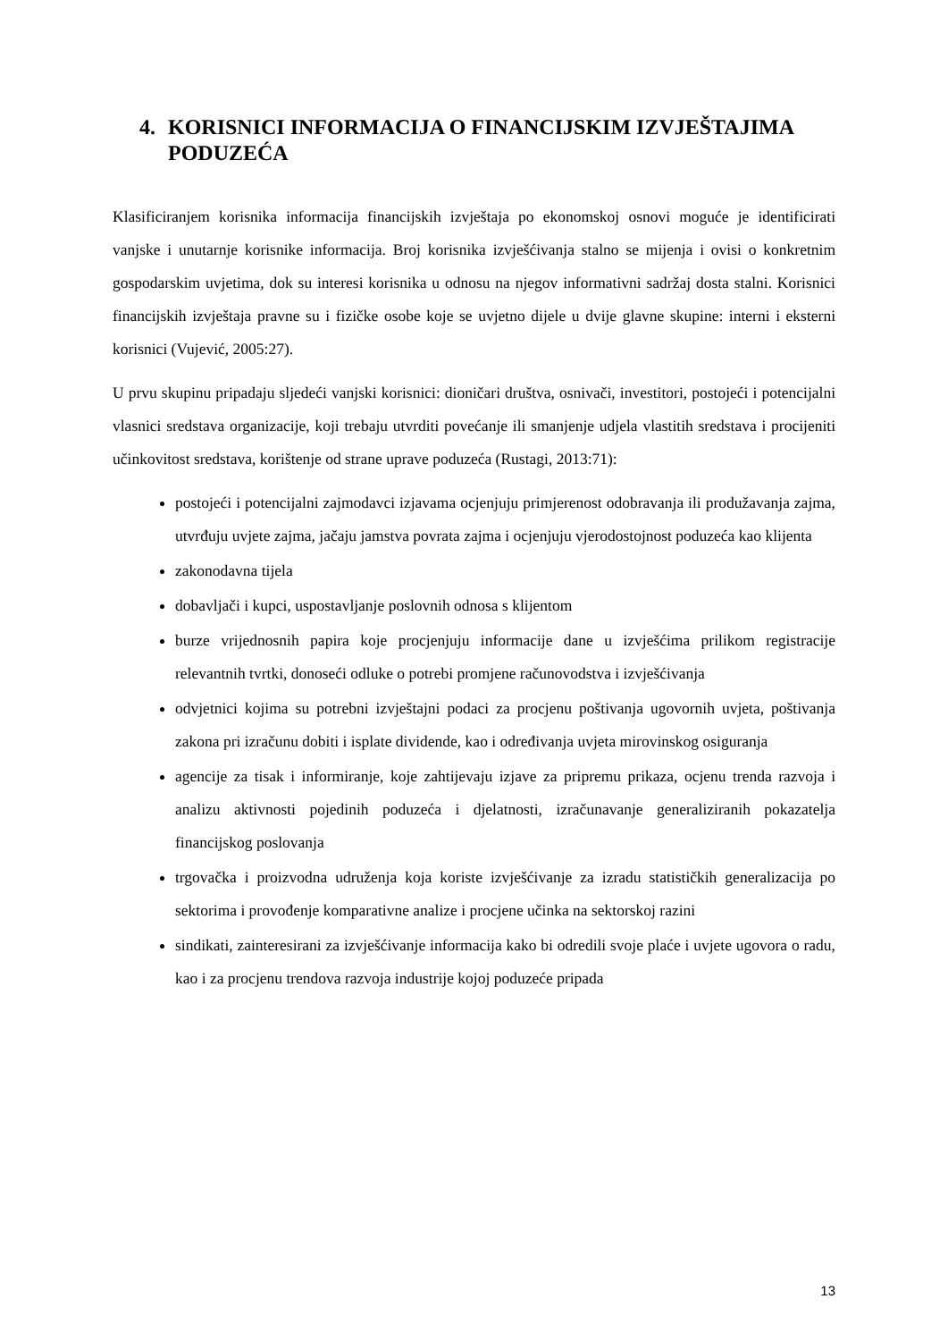4. KORISNICI INFORMACIJA O FINANCIJSKIM IZVJEŠTAJIMA PODUZEĆA
Klasificiranjem korisnika informacija financijskih izvještaja po ekonomskoj osnovi moguće je identificirati vanjske i unutarnje korisnike informacija. Broj korisnika izvješćivanja stalno se mijenja i ovisi o konkretnim gospodarskim uvjetima, dok su interesi korisnika u odnosu na njegov informativni sadržaj dosta stalni. Korisnici financijskih izvještaja pravne su i fizičke osobe koje se uvjetno dijele u dvije glavne skupine: interni i eksterni korisnici (Vujević, 2005:27).
U prvu skupinu pripadaju sljedeći vanjski korisnici: dioničari društva, osnivači, investitori, postojeći i potencijalni vlasnici sredstava organizacije, koji trebaju utvrditi povećanje ili smanjenje udjela vlastitih sredstava i procijeniti učinkovitost sredstava, korištenje od strane uprave poduzeća (Rustagi, 2013:71):
postojeći i potencijalni zajmodavci izjavama ocjenjuju primjerenost odobravanja ili produžavanja zajma, utvrđuju uvjete zajma, jačaju jamstva povrata zajma i ocjenjuju vjerodostojnost poduzeća kao klijenta
zakonodavna tijela
dobavljači i kupci, uspostavljanje poslovnih odnosa s klijentom
burze vrijednosnih papira koje procjenjuju informacije dane u izvješćima prilikom registracije relevantnih tvrtki, donoseći odluke o potrebi promjene računovodstva i izvješćivanja
odvjetnici kojima su potrebni izvještajni podaci za procjenu poštivanja ugovornih uvjeta, poštivanja zakona pri izračunu dobiti i isplate dividende, kao i određivanja uvjeta mirovinskog osiguranja
agencije za tisak i informiranje, koje zahtijevaju izjave za pripremu prikaza, ocjenu trenda razvoja i analizu aktivnosti pojedinih poduzeća i djelatnosti, izračunavanje generaliziranih pokazatelja financijskog poslovanja
trgovačka i proizvodna udruženja koja koriste izvješćivanje za izradu statističkih generalizacija po sektorima i provođenje komparativne analize i procjene učinka na sektorskoj razini
sindikati, zainteresirani za izvješćivanje informacija kako bi odredili svoje plaće i uvjete ugovora o radu, kao i za procjenu trendova razvoja industrije kojoj poduzeće pripada
13